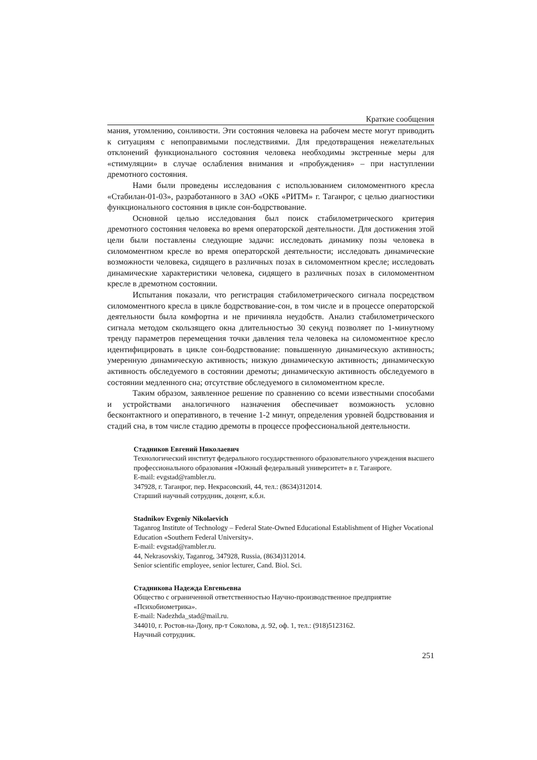Краткие сообщения
мания, утомлению, сонливости. Эти состояния человека на рабочем месте могут приводить к ситуациям с непоправимыми последствиями. Для предотвращения нежелательных отклонений функционального состояния человека необходимы экстренные меры для «стимуляции» в случае ослабления внимания и «пробуждения» – при наступлении дремотного состояния.
Нами были проведены исследования с использованием силомоментного кресла «Стабилан-01-03», разработанного в ЗАО «ОКБ «РИТМ» г. Таганрог, с целью диагностики функционального состояния в цикле сон-бодрствование.
Основной целью исследования был поиск стабилометрического критерия дремотного состояния человека во время операторской деятельности. Для достижения этой цели были поставлены следующие задачи: исследовать динамику позы человека в силомоментном кресле во время операторской деятельности; исследовать динамические возможности человека, сидящего в различных позах в силомоментном кресле; исследовать динамические характеристики человека, сидящего в различных позах в силомоментном кресле в дремотном состоянии.
Испытания показали, что регистрация стабилометрического сигнала посредством силомоментного кресла в цикле бодрствование-сон, в том числе и в процессе операторской деятельности была комфортна и не причиняла неудобств. Анализ стабилометрического сигнала методом скользящего окна длительностью 30 секунд позволяет по 1-минутному тренду параметров перемещения точки давления тела человека на силомоментное кресло идентифицировать в цикле сон-бодрствование: повышенную динамическую активность; умеренную динамическую активность; низкую динамическую активность; динамическую активность обследуемого в состоянии дремоты; динамическую активность обследуемого в состоянии медленного сна; отсутствие обследуемого в силомоментном кресле.
Таким образом, заявленное решение по сравнению со всеми известными способами и устройствами аналогичного назначения обеспечивает возможность условно бесконтактного и оперативного, в течение 1-2 минут, определения уровней бодрствования и стадий сна, в том числе стадию дремоты в процессе профессиональной деятельности.
Стадников Евгений Николаевич
Технологический институт федерального государственного образовательного учреждения высшего профессионального образования «Южный федеральный университет» в г. Таганроге.
E-mail: evgstad@rambler.ru.
347928, г. Таганрог, пер. Некрасовский, 44, тел.: (8634)312014.
Старший научный сотрудник, доцент, к.б.н.
Stadnikov Evgeniy Nikolaevich
Taganrog Institute of Technology – Federal State-Owned Educational Establishment of Higher Vocational Education «Southern Federal University».
E-mail: evgstad@rambler.ru.
44, Nekrasovskiy, Taganrog, 347928, Russia, (8634)312014.
Senior scientific employee, senior lecturer, Cand. Biol. Sci.
Стадникова Надежда Евгеньевна
Общество с ограниченной ответственностью Научно-производственное предприятие «Психобиометрика».
E-mail: Nadezhda_stad@mail.ru.
344010, г. Ростов-на-Дону, пр-т Соколова, д. 92, оф. 1, тел.: (918)5123162.
Научный сотрудник.
251